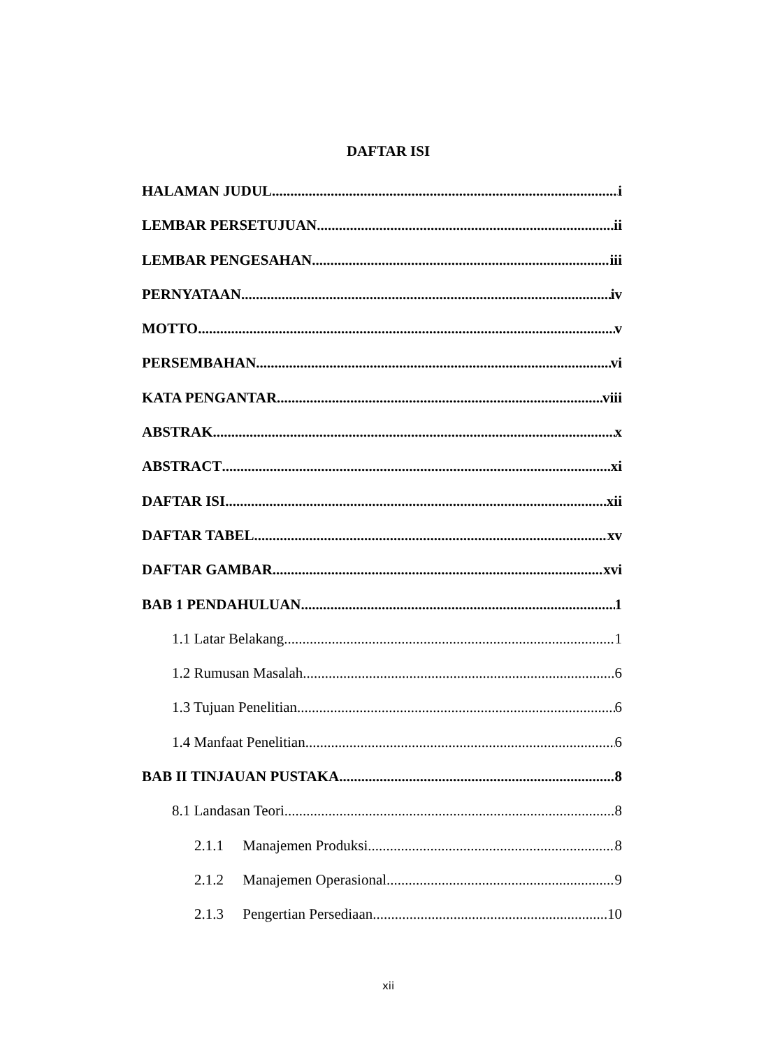DAFTAR ISI
HALAMAN JUDUL i
LEMBAR PERSETUJUAN ii
LEMBAR PENGESAHAN iii
PERNYATAAN iv
MOTTO v
PERSEMBAHAN vi
KATA PENGANTAR viii
ABSTRAK x
ABSTRACT xi
DAFTAR ISI xii
DAFTAR TABEL xv
DAFTAR GAMBAR xvi
BAB 1 PENDAHULUAN 1
1.1 Latar Belakang 1
1.2 Rumusan Masalah 6
1.3 Tujuan Penelitian 6
1.4 Manfaat Penelitian 6
BAB II TINJAUAN PUSTAKA 8
8.1 Landasan Teori 8
2.1.1 Manajemen Produksi 8
2.1.2 Manajemen Operasional 9
2.1.3 Pengertian Persediaan 10
xii